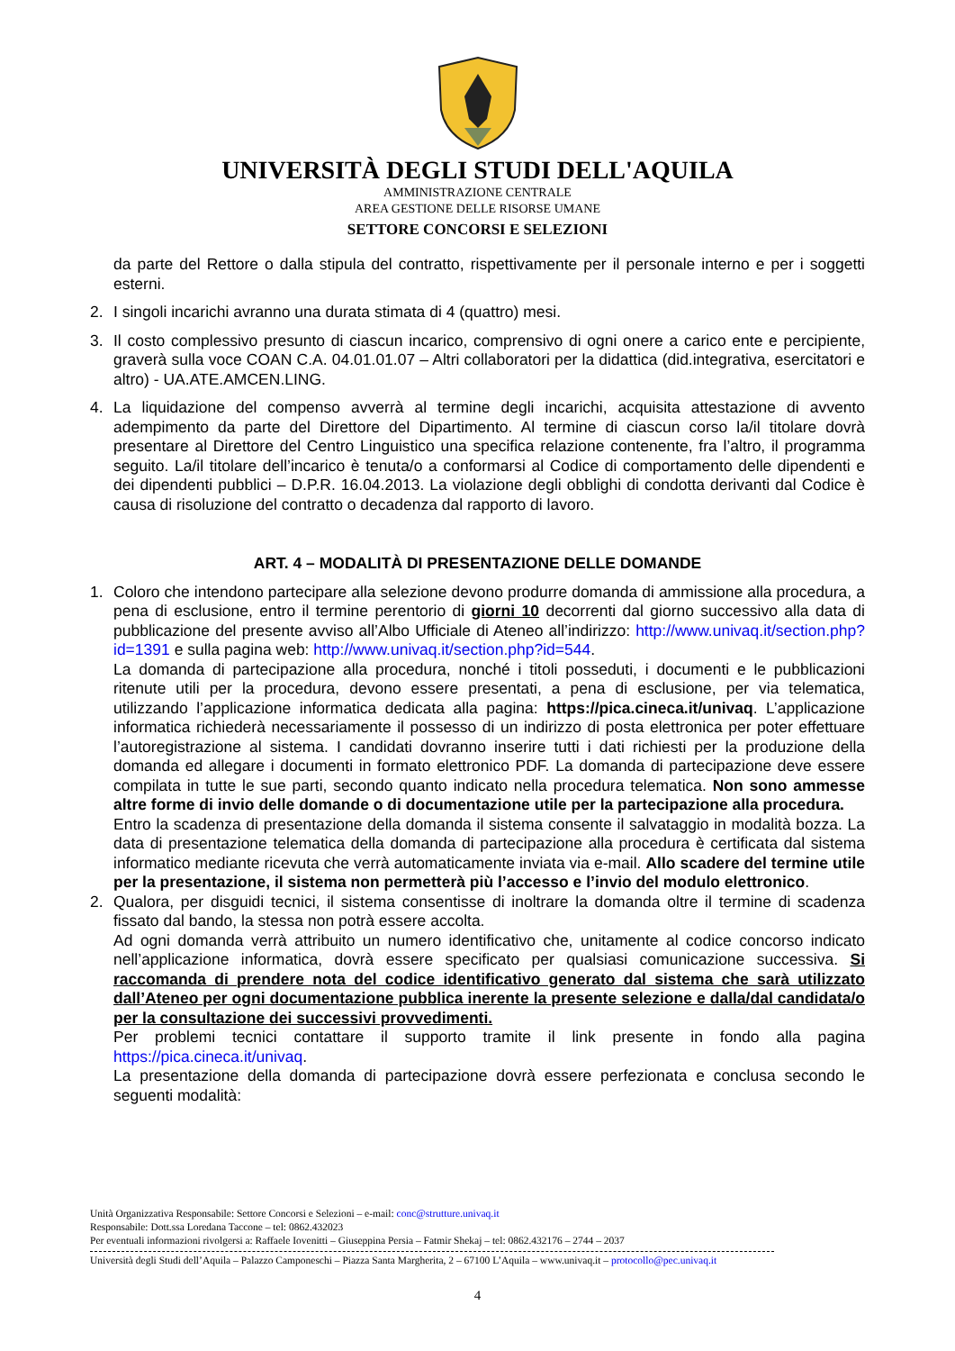UNIVERSITÀ DEGLI STUDI DELL'AQUILA
AMMINISTRAZIONE CENTRALE
AREA GESTIONE DELLE RISORSE UMANE
SETTORE CONCORSI E SELEZIONI
da parte del Rettore o dalla stipula del contratto, rispettivamente per il personale interno e per i soggetti esterni.
2. I singoli incarichi avranno una durata stimata di 4 (quattro) mesi.
3. Il costo complessivo presunto di ciascun incarico, comprensivo di ogni onere a carico ente e percipiente, graverà sulla voce COAN C.A. 04.01.01.07 – Altri collaboratori per la didattica (did.integrativa, esercitatori e altro) - UA.ATE.AMCEN.LING.
4. La liquidazione del compenso avverrà al termine degli incarichi, acquisita attestazione di avvento adempimento da parte del Direttore del Dipartimento. Al termine di ciascun corso la/il titolare dovrà presentare al Direttore del Centro Linguistico una specifica relazione contenente, fra l’altro, il programma seguito. La/il titolare dell’incarico è tenuta/o a conformarsi al Codice di comportamento delle dipendenti e dei dipendenti pubblici – D.P.R. 16.04.2013. La violazione degli obblighi di condotta derivanti dal Codice è causa di risoluzione del contratto o decadenza dal rapporto di lavoro.
ART. 4 – MODALITÀ DI PRESENTAZIONE DELLE DOMANDE
1. Coloro che intendono partecipare alla selezione devono produrre domanda di ammissione alla procedura, a pena di esclusione, entro il termine perentorio di giorni 10 decorrenti dal giorno successivo alla data di pubblicazione del presente avviso all’Albo Ufficiale di Ateneo all’indirizzo: http://www.univaq.it/section.php?id=1391 e sulla pagina web: http://www.univaq.it/section.php?id=544.
La domanda di partecipazione alla procedura, nonché i titoli posseduti, i documenti e le pubblicazioni ritenute utili per la procedura, devono essere presentati, a pena di esclusione, per via telematica, utilizzando l’applicazione informatica dedicata alla pagina: https://pica.cineca.it/univaq. L’applicazione informatica richiederà necessariamente il possesso di un indirizzo di posta elettronica per poter effettuare l’autoregistrazione al sistema. I candidati dovranno inserire tutti i dati richiesti per la produzione della domanda ed allegare i documenti in formato elettronico PDF. La domanda di partecipazione deve essere compilata in tutte le sue parti, secondo quanto indicato nella procedura telematica. Non sono ammesse altre forme di invio delle domande o di documentazione utile per la partecipazione alla procedura.
Entro la scadenza di presentazione della domanda il sistema consente il salvataggio in modalità bozza. La data di presentazione telematica della domanda di partecipazione alla procedura è certificata dal sistema informatico mediante ricevuta che verrà automaticamente inviata via e-mail. Allo scadere del termine utile per la presentazione, il sistema non permetterà più l’accesso e l’invio del modulo elettronico.
2. Qualora, per disguidi tecnici, il sistema consentisse di inoltrare la domanda oltre il termine di scadenza fissato dal bando, la stessa non potrà essere accolta.
Ad ogni domanda verrà attribuito un numero identificativo che, unitamente al codice concorso indicato nell’applicazione informatica, dovrà essere specificato per qualsiasi comunicazione successiva. Si raccomanda di prendere nota del codice identificativo generato dal sistema che sarà utilizzato dall’Ateneo per ogni documentazione pubblica inerente la presente selezione e dalla/dal candidata/o per la consultazione dei successivi provvedimenti.
Per problemi tecnici contattare il supporto tramite il link presente in fondo alla pagina https://pica.cineca.it/univaq.
La presentazione della domanda di partecipazione dovrà essere perfezionata e conclusa secondo le seguenti modalità:
Unità Organizzativa Responsabile: Settore Concorsi e Selezioni – e-mail: conc@strutture.univaq.it
Responsabile: Dott.ssa Loredana Taccone – tel: 0862.432023
Per eventuali informazioni rivolgersi a: Raffaele Iovenitti – Giuseppina Persia – Fatmir Shekaj – tel: 0862.432176 – 2744 – 2037
Università degli Studi dell’Aquila – Palazzo Camponeschi – Piazza Santa Margherita, 2 – 67100 L’Aquila – www.univaq.it – protocollo@pec.univaq.it
4